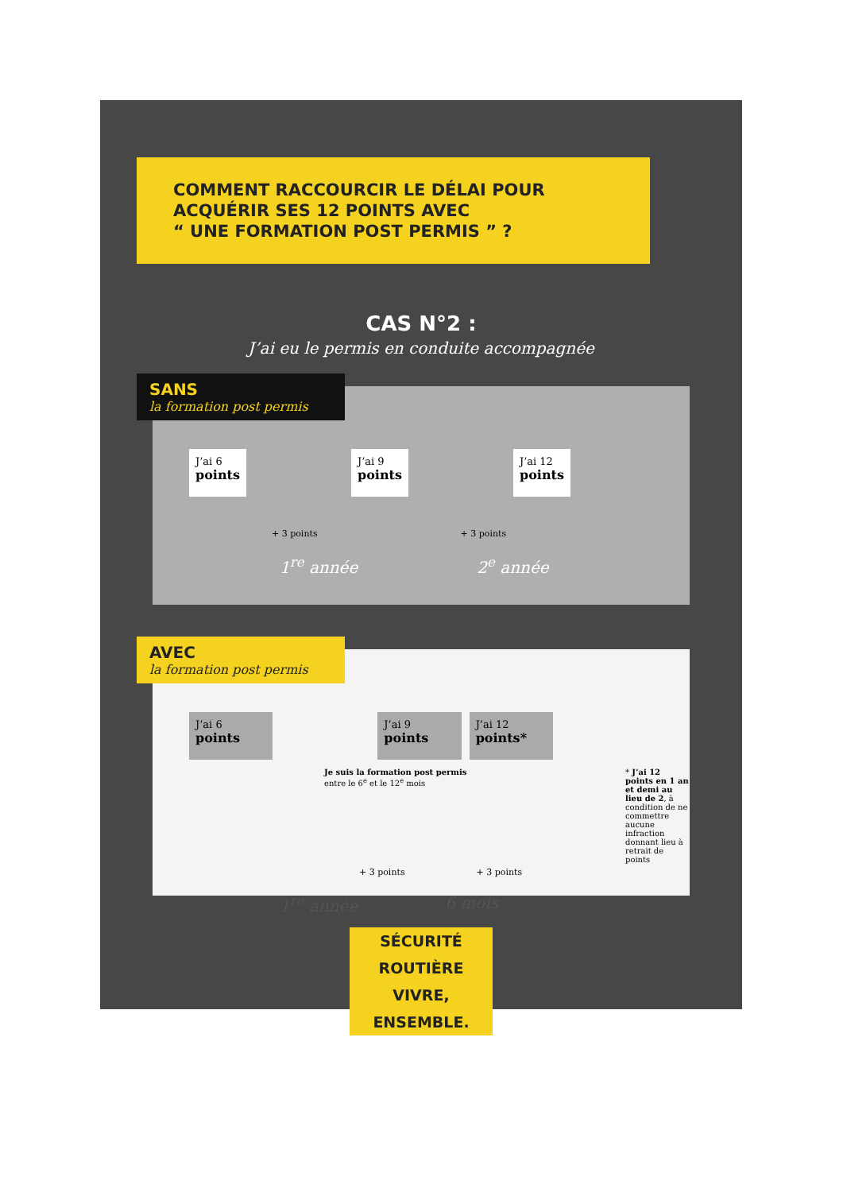COMMENT RACCOURCIR LE DÉLAI POUR
ACQUÉRIR SES 12 POINTS AVEC
“ UNE FORMATION POST PERMIS ” ?
CAS N°2 :
J’ai eu le permis en conduite accompagnée
SANS
la formation post permis
J’ai 6
points
J’ai 9
points
J’ai 12
points
+ 3 points + 3 points
1<sup>re</sup> année 2<sup>e</sup> année
AVEC
la formation post permis
J’ai 6
points
J’ai 9
points
J’ai 12
points*
Je suis la formation post permis entre le 6<sup>e</sup> et le 12<sup>e</sup> mois * J’ai 12 points en 1 an et demi au lieu de 2, à condition de ne commettre aucune infraction donnant lieu à retrait de points
+ 3 points + 3 points
1<sup>re</sup> année 6 mois
SÉCURITÉ ROUTIÈRE
VIVRE, ENSEMBLE.